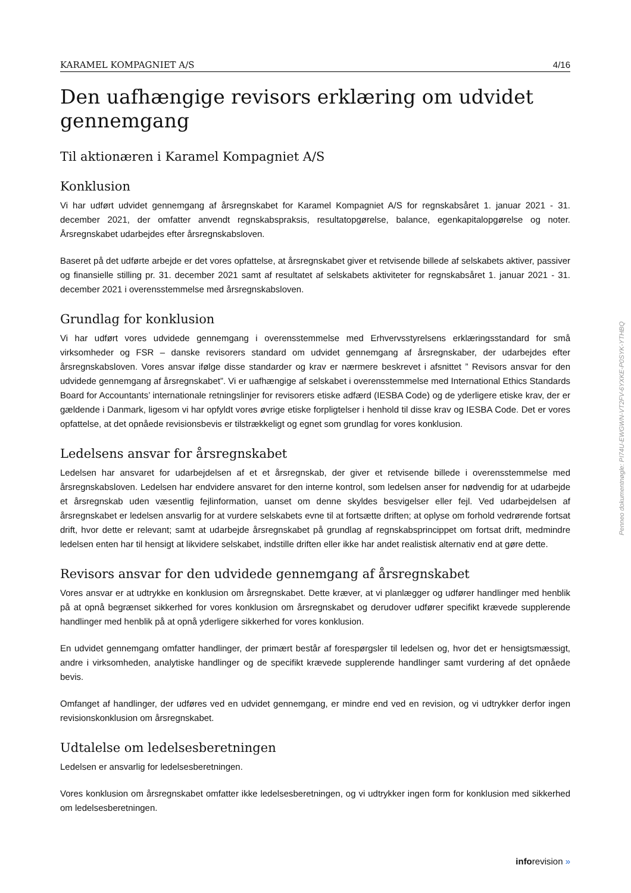KARAMEL KOMPAGNIET A/S 4/16
Den uafhængige revisors erklæring om udvidet gennemgang
Til aktionæren i Karamel Kompagniet A/S
Konklusion
Vi har udført udvidet gennemgang af årsregnskabet for Karamel Kompagniet A/S for regnskabsåret 1. januar 2021 - 31. december 2021, der omfatter anvendt regnskabspraksis, resultatopgørelse, balance, egenkapitalopgørelse og noter. Årsregnskabet udarbejdes efter årsregnskabsloven.
Baseret på det udførte arbejde er det vores opfattelse, at årsregnskabet giver et retvisende billede af selskabets aktiver, passiver og finansielle stilling pr. 31. december 2021 samt af resultatet af selskabets aktiviteter for regnskabsåret 1. januar 2021 - 31. december 2021 i overensstemmelse med årsregnskabsloven.
Grundlag for konklusion
Vi har udført vores udvidede gennemgang i overensstemmelse med Erhvervsstyrelsens erklæringsstandard for små virksomheder og FSR – danske revisorers standard om udvidet gennemgang af årsregnskaber, der udarbejdes efter årsregnskabsloven. Vores ansvar ifølge disse standarder og krav er nærmere beskrevet i afsnittet ” Revisors ansvar for den udvidede gennemgang af årsregnskabet”. Vi er uafhængige af selskabet i overensstemmelse med International Ethics Standards Board for Accountants’ internationale retningslinjer for revisorers etiske adfærd (IESBA Code) og de yderligere etiske krav, der er gældende i Danmark, ligesom vi har opfyldt vores øvrige etiske forpligtelser i henhold til disse krav og IESBA Code. Det er vores opfattelse, at det opnåede revisionsbevis er tilstrækkeligt og egnet som grundlag for vores konklusion.
Ledelsens ansvar for årsregnskabet
Ledelsen har ansvaret for udarbejdelsen af et et årsregnskab, der giver et retvisende billede i overensstemmelse med årsregnskabsloven. Ledelsen har endvidere ansvaret for den interne kontrol, som ledelsen anser for nødvendig for at udarbejde et årsregnskab uden væsentlig fejlinformation, uanset om denne skyldes besvigelser eller fejl. Ved udarbejdelsen af årsregnskabet er ledelsen ansvarlig for at vurdere selskabets evne til at fortsætte driften; at oplyse om forhold vedrørende fortsat drift, hvor dette er relevant; samt at udarbejde årsregnskabet på grundlag af regnskabsprincippet om fortsat drift, medmindre ledelsen enten har til hensigt at likvidere selskabet, indstille driften eller ikke har andet realistisk alternativ end at gøre dette.
Revisors ansvar for den udvidede gennemgang af årsregnskabet
Vores ansvar er at udtrykke en konklusion om årsregnskabet. Dette kræver, at vi planlægger og udfører handlinger med henblik på at opnå begrænset sikkerhed for vores konklusion om årsregnskabet og derudover udfører specifikt krævede supplerende handlinger med henblik på at opnå yderligere sikkerhed for vores konklusion.
En udvidet gennemgang omfatter handlinger, der primært består af forespørgsler til ledelsen og, hvor det er hensigtsmæssigt, andre i virksomheden, analytiske handlinger og de specifikt krævede supplerende handlinger samt vurdering af det opnåede bevis.
Omfanget af handlinger, der udføres ved en udvidet gennemgang, er mindre end ved en revision, og vi udtrykker derfor ingen revisionskonklusion om årsregnskabet.
Udtalelse om ledelsesberetningen
Ledelsen er ansvarlig for ledelsesberetningen.
Vores konklusion om årsregnskabet omfatter ikke ledelsesberetningen, og vi udtrykker ingen form for konklusion med sikkerhed om ledelsesberetningen.
Penneo dokumentnøgle: PI74U-EWGWN-VT2FV-6YXKE-P0SYK-YTHBQ
inforevision »